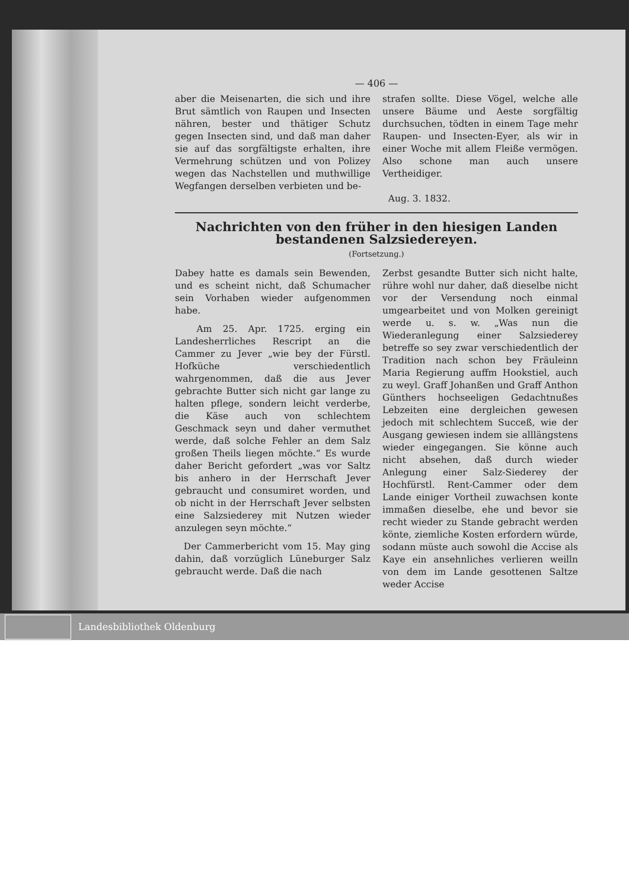— 406 —
aber die Meisenarten, die sich und ihre Brut sämtlich von Raupen und Insecten nähren, bester und thätiger Schutz gegen Insecten sind, und daß man daher sie auf das sorgfältigste erhalten, ihre Vermehrung schützen und von Polizey wegen das Nachstellen und muthwillige Wegfangen derselben verbieten und be-
strafen sollte. Diese Vögel, welche alle unsere Bäume und Aeste sorgfältig durchsuchen, tödten in einem Tage mehr Raupen- und Insecten-Eyer, als wir in einer Woche mit allem Fleiße vermögen. Also schone man auch unsere Vertheidiger.
Aug. 3. 1832.
Nachrichten von den früher in den hiesigen Landen bestandenen Salzsiedereyen.
(Fortsetzung.)
Dabey hatte es damals sein Bewenden, und es scheint nicht, daß Schumacher sein Vorhaben wieder aufgenommen habe.
Am 25. Apr. 1725. erging ein Landesherrliches Rescript an die Cammer zu Jever „wie bey der Fürstl. Hofküche verschiedentlich wahrgenommen, daß die aus Jever gebrachte Butter sich nicht gar lange zu halten pflege, sondern leicht verderbe, die Käse auch von schlechtem Geschmack seyn und daher vermuthet werde, daß solche Fehler an dem Salz großen Theils liegen möchte.“ Es wurde daher Bericht gefordert „was vor Saltz bis anhero in der Herrschaft Jever gebraucht und consumiret worden, und ob nicht in der Herrschaft Jever selbsten eine Salzsiederey mit Nutzen wieder anzulegen seyn möchte.“
Der Cammerbericht vom 15. May ging dahin, daß vorzüglich Lüneburger Salz gebraucht werde. Daß die nach
Zerbst gesandte Butter sich nicht halte, rühre wohl nur daher, daß dieselbe nicht vor der Versendung noch einmal umgearbeitet und von Molken gereinigt werde u. s. w. „Was nun die Wiederanlegung einer Salzsiederey betreffe so sey zwar verschiedentlich der Tradition nach schon bey Fräuleinn Maria Regierung auffm Hookstiel, auch zu weyl. Graff Johanßen und Graff Anthon Günthers hochseeligen Gedachtnußes Lebzeiten eine dergleichen gewesen jedoch mit schlechtem Succeß, wie der Ausgang gewiesen indem sie alllängstens wieder eingegangen. Sie könne auch nicht absehen, daß durch wieder Anlegung einer Salz-Siederey der Hochfürstl. Rent-Cammer oder dem Lande einiger Vortheil zuwachsen konte immaßen dieselbe, ehe und bevor sie recht wieder zu Stande gebracht werden könte, ziemliche Kosten erfordern würde, sodann müste auch sowohl die Accise als Kaye ein ansehnliches verlieren weilln von dem im Lande gesottenen Saltze weder Accise
Landesbibliothek Oldenburg